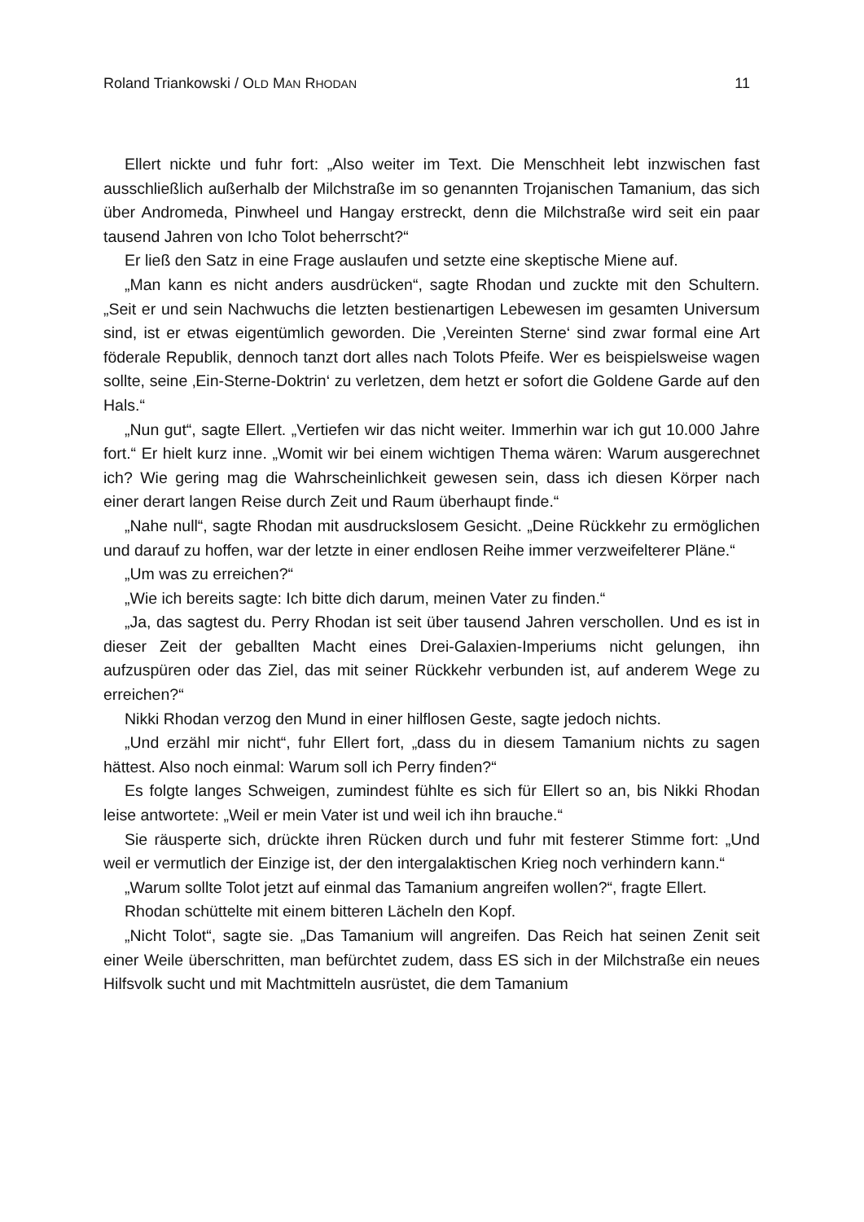Roland Triankowski / OLD MAN RHODAN 11
Ellert nickte und fuhr fort: „Also weiter im Text. Die Menschheit lebt inzwischen fast ausschließlich außerhalb der Milchstraße im so genannten Trojanischen Tamanium, das sich über Andromeda, Pinwheel und Hangay erstreckt, denn die Milchstraße wird seit ein paar tausend Jahren von Icho Tolot beherrscht?“
Er ließ den Satz in eine Frage auslaufen und setzte eine skeptische Miene auf.
„Man kann es nicht anders ausdrücken“, sagte Rhodan und zuckte mit den Schultern. „Seit er und sein Nachwuchs die letzten bestienartigen Lebewesen im gesamten Universum sind, ist er etwas eigentümlich geworden. Die ‚Vereinten Sterne‘ sind zwar formal eine Art föderale Republik, dennoch tanzt dort alles nach Tolots Pfeife. Wer es beispielsweise wagen sollte, seine ‚Ein-Sterne-Doktrin‘ zu verletzen, dem hetzt er sofort die Goldene Garde auf den Hals.“
„Nun gut“, sagte Ellert. „Vertiefen wir das nicht weiter. Immerhin war ich gut 10.000 Jahre fort.“ Er hielt kurz inne. „Womit wir bei einem wichtigen Thema wären: Warum ausgerechnet ich? Wie gering mag die Wahrscheinlichkeit gewesen sein, dass ich diesen Körper nach einer derart langen Reise durch Zeit und Raum überhaupt finde.“
„Nahe null“, sagte Rhodan mit ausdruckslosem Gesicht. „Deine Rückkehr zu ermöglichen und darauf zu hoffen, war der letzte in einer endlosen Reihe immer verzweifelterer Pläne.“
„Um was zu erreichen?“
„Wie ich bereits sagte: Ich bitte dich darum, meinen Vater zu finden.“
„Ja, das sagtest du. Perry Rhodan ist seit über tausend Jahren verschollen. Und es ist in dieser Zeit der geballten Macht eines Drei-Galaxien-Imperiums nicht gelungen, ihn aufzuspüren oder das Ziel, das mit seiner Rückkehr verbunden ist, auf anderem Wege zu erreichen?“
Nikki Rhodan verzog den Mund in einer hilflosen Geste, sagte jedoch nichts.
„Und erzähl mir nicht“, fuhr Ellert fort, „dass du in diesem Tamanium nichts zu sagen hättest. Also noch einmal: Warum soll ich Perry finden?“
Es folgte langes Schweigen, zumindest fühlte es sich für Ellert so an, bis Nikki Rhodan leise antwortete: „Weil er mein Vater ist und weil ich ihn brauche.“
Sie räusperte sich, drückte ihren Rücken durch und fuhr mit festerer Stimme fort: „Und weil er vermutlich der Einzige ist, der den intergalaktischen Krieg noch verhindern kann.“
„Warum sollte Tolot jetzt auf einmal das Tamanium angreifen wollen?“, fragte Ellert.
Rhodan schüttelte mit einem bitteren Lächeln den Kopf.
„Nicht Tolot“, sagte sie. „Das Tamanium will angreifen. Das Reich hat seinen Zenit seit einer Weile überschritten, man befürchtet zudem, dass ES sich in der Milchstraße ein neues Hilfsvolk sucht und mit Machtmitteln ausrüstet, die dem Tamanium